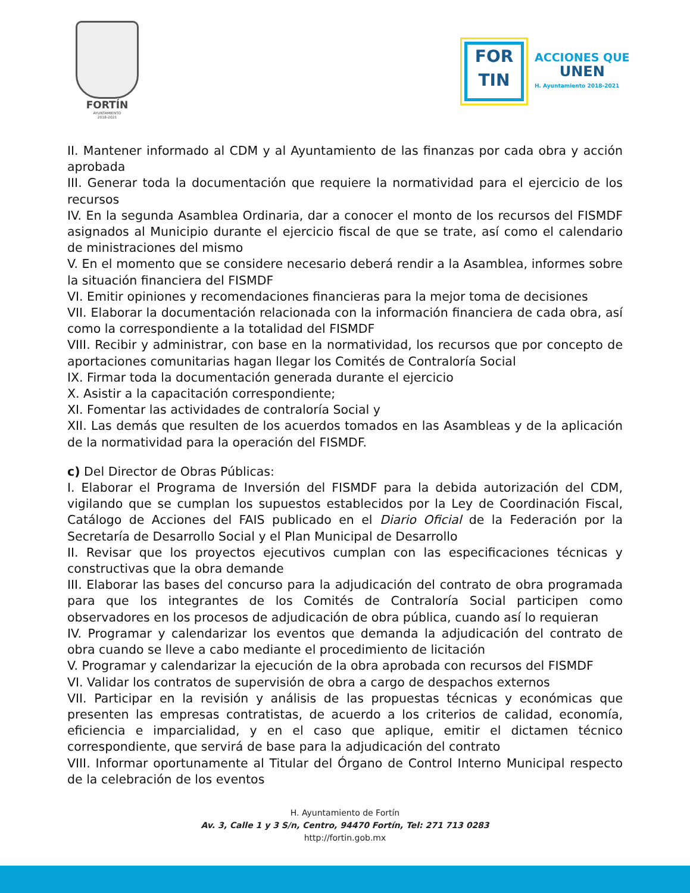FORTÍN
AYUNTAMIENTO
2018-2021
FOR
TIN
ACCIONES QUE
UNEN
H. Ayuntamiento 2018-2021
II. Mantener informado al CDM y al Ayuntamiento de las finanzas por cada obra y acción aprobada
III. Generar toda la documentación que requiere la normatividad para el ejercicio de los recursos
IV. En la segunda Asamblea Ordinaria, dar a conocer el monto de los recursos del FISMDF asignados al Municipio durante el ejercicio fiscal de que se trate, así como el calendario de ministraciones del mismo
V. En el momento que se considere necesario deberá rendir a la Asamblea, informes sobre la situación financiera del FISMDF
VI. Emitir opiniones y recomendaciones financieras para la mejor toma de decisiones
VII. Elaborar la documentación relacionada con la información financiera de cada obra, así como la correspondiente a la totalidad del FISMDF
VIII. Recibir y administrar, con base en la normatividad, los recursos que por concepto de aportaciones comunitarias hagan llegar los Comités de Contraloría Social
IX. Firmar toda la documentación generada durante el ejercicio
X. Asistir a la capacitación correspondiente;
XI. Fomentar las actividades de contraloría Social y
XII. Las demás que resulten de los acuerdos tomados en las Asambleas y de la aplicación de la normatividad para la operación del FISMDF.
c) Del Director de Obras Públicas:
I. Elaborar el Programa de Inversión del FISMDF para la debida autorización del CDM, vigilando que se cumplan los supuestos establecidos por la Ley de Coordinación Fiscal, Catálogo de Acciones del FAIS publicado en el Diario Oficial de la Federación por la Secretaría de Desarrollo Social y el Plan Municipal de Desarrollo
II. Revisar que los proyectos ejecutivos cumplan con las especificaciones técnicas y constructivas que la obra demande
III. Elaborar las bases del concurso para la adjudicación del contrato de obra programada para que los integrantes de los Comités de Contraloría Social participen como observadores en los procesos de adjudicación de obra pública, cuando así lo requieran
IV. Programar y calendarizar los eventos que demanda la adjudicación del contrato de obra cuando se lleve a cabo mediante el procedimiento de licitación
V. Programar y calendarizar la ejecución de la obra aprobada con recursos del FISMDF
VI. Validar los contratos de supervisión de obra a cargo de despachos externos
VII. Participar en la revisión y análisis de las propuestas técnicas y económicas que presenten las empresas contratistas, de acuerdo a los criterios de calidad, economía, eficiencia e imparcialidad, y en el caso que aplique, emitir el dictamen técnico correspondiente, que servirá de base para la adjudicación del contrato
VIII. Informar oportunamente al Titular del Órgano de Control Interno Municipal respecto de la celebración de los eventos
H. Ayuntamiento de Fortín
Av. 3, Calle 1 y 3 S/n, Centro, 94470 Fortín, Tel: 271 713 0283
http://fortin.gob.mx